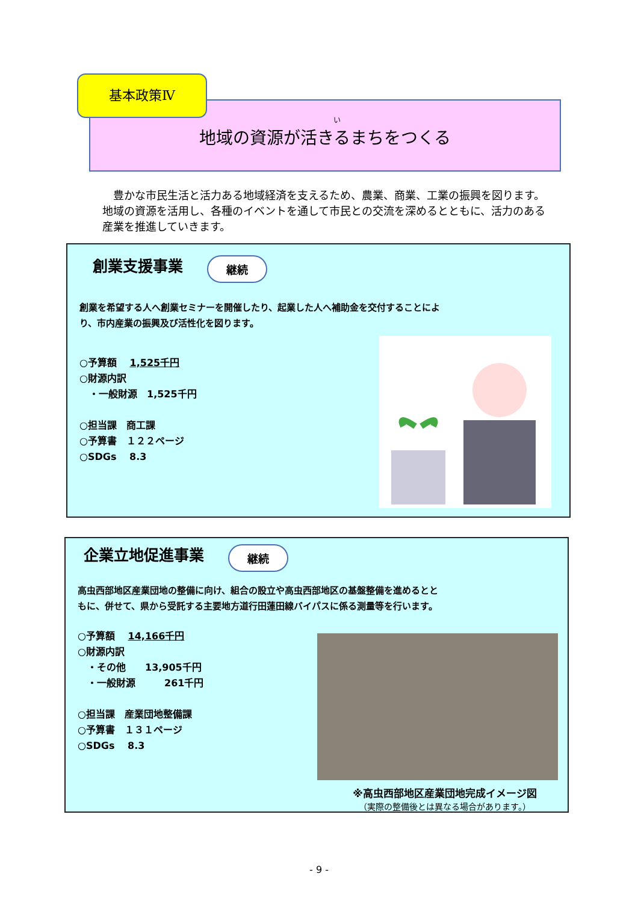基本政策Ⅳ
い地域の資源が活きるまちをつくる
豊かな市民生活と活力ある地域経済を支えるため、農業、商業、工業の振興を図ります。地域の資源を活用し、各種のイベントを通して市民との交流を深めるとともに、活力のある産業を推進していきます。
創業支援事業
継続
創業を希望する人へ創業セミナーを開催したり、起業した人へ補助金を交付することにより、市内産業の振興及び活性化を図ります。
○予算額　 1,525千円
○財源内訳
　・一般財源　1,525千円
○担当課　商工課
○予算書　１２２ページ
○SDGs　 8.3
企業立地促進事業
継続
高虫西部地区産業団地の整備に向け、組合の設立や高虫西部地区の基盤整備を進めるとともに、併せて、県から受託する主要地方道行田蓮田線バイパスに係る測量等を行います。
○予算額　 14,166千円
○財源内訳
　・その他　　13,905千円
　・一般財源　　　261千円
○担当課　産業団地整備課
○予算書　１３１ページ
○SDGs　 8.3
※高虫西部地区産業団地完成イメージ図
（実際の整備後とは異なる場合があります。）
- 9 -